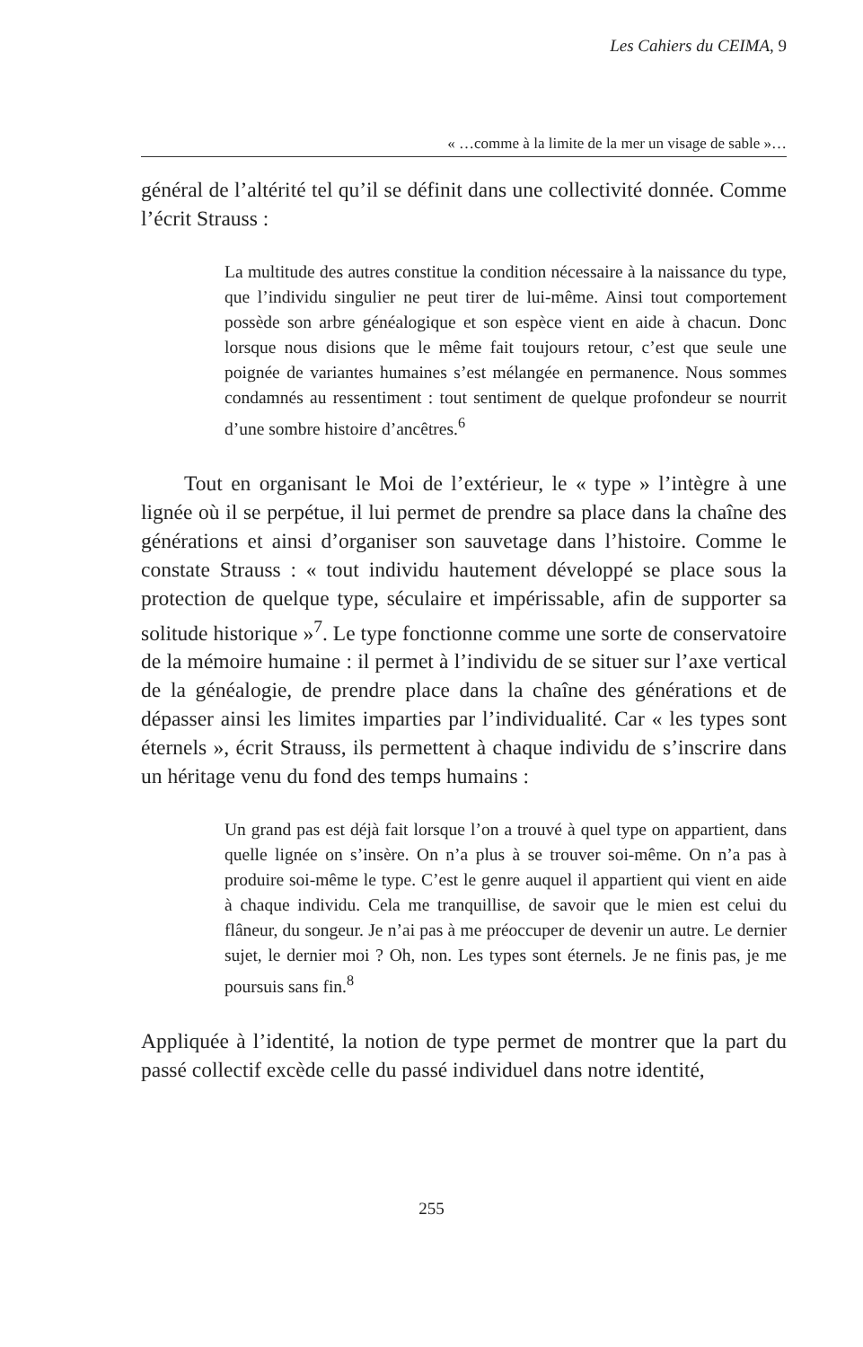Les Cahiers du CEIMA, 9
« …comme à la limite de la mer un visage de sable »…
général de l’altérité tel qu’il se définit dans une collectivité donnée. Comme l’écrit Strauss :
La multitude des autres constitue la condition nécessaire à la naissance du type, que l’individu singulier ne peut tirer de lui-même. Ainsi tout comportement possède son arbre généalogique et son espèce vient en aide à chacun. Donc lorsque nous disions que le même fait toujours retour, c’est que seule une poignée de variantes humaines s’est mélangée en permanence. Nous sommes condamnés au ressentiment : tout sentiment de quelque profondeur se nourrit d’une sombre histoire d’ancêtres.<sup>6</sup>
Tout en organisant le Moi de l’extérieur, le « type » l’intègre à une lignée où il se perpétue, il lui permet de prendre sa place dans la chaîne des générations et ainsi d’organiser son sauvetage dans l’histoire. Comme le constate Strauss : « tout individu hautement développé se place sous la protection de quelque type, séculaire et impérissable, afin de supporter sa solitude historique »<sup>7</sup>. Le type fonctionne comme une sorte de conservatoire de la mémoire humaine : il permet à l’individu de se situer sur l’axe vertical de la généalogie, de prendre place dans la chaîne des générations et de dépasser ainsi les limites imparties par l’individualité. Car « les types sont éternels », écrit Strauss, ils permettent à chaque individu de s’inscrire dans un héritage venu du fond des temps humains :
Un grand pas est déjà fait lorsque l’on a trouvé à quel type on appartient, dans quelle lignée on s’insère. On n’a plus à se trouver soi-même. On n’a pas à produire soi-même le type. C’est le genre auquel il appartient qui vient en aide à chaque individu. Cela me tranquillise, de savoir que le mien est celui du flâneur, du songeur. Je n’ai pas à me préoccuper de devenir un autre. Le dernier sujet, le dernier moi ? Oh, non. Les types sont éternels. Je ne finis pas, je me poursuis sans fin.<sup>8</sup>
Appliquée à l’identité, la notion de type permet de montrer que la part du passé collectif excède celle du passé individuel dans notre identité,
255